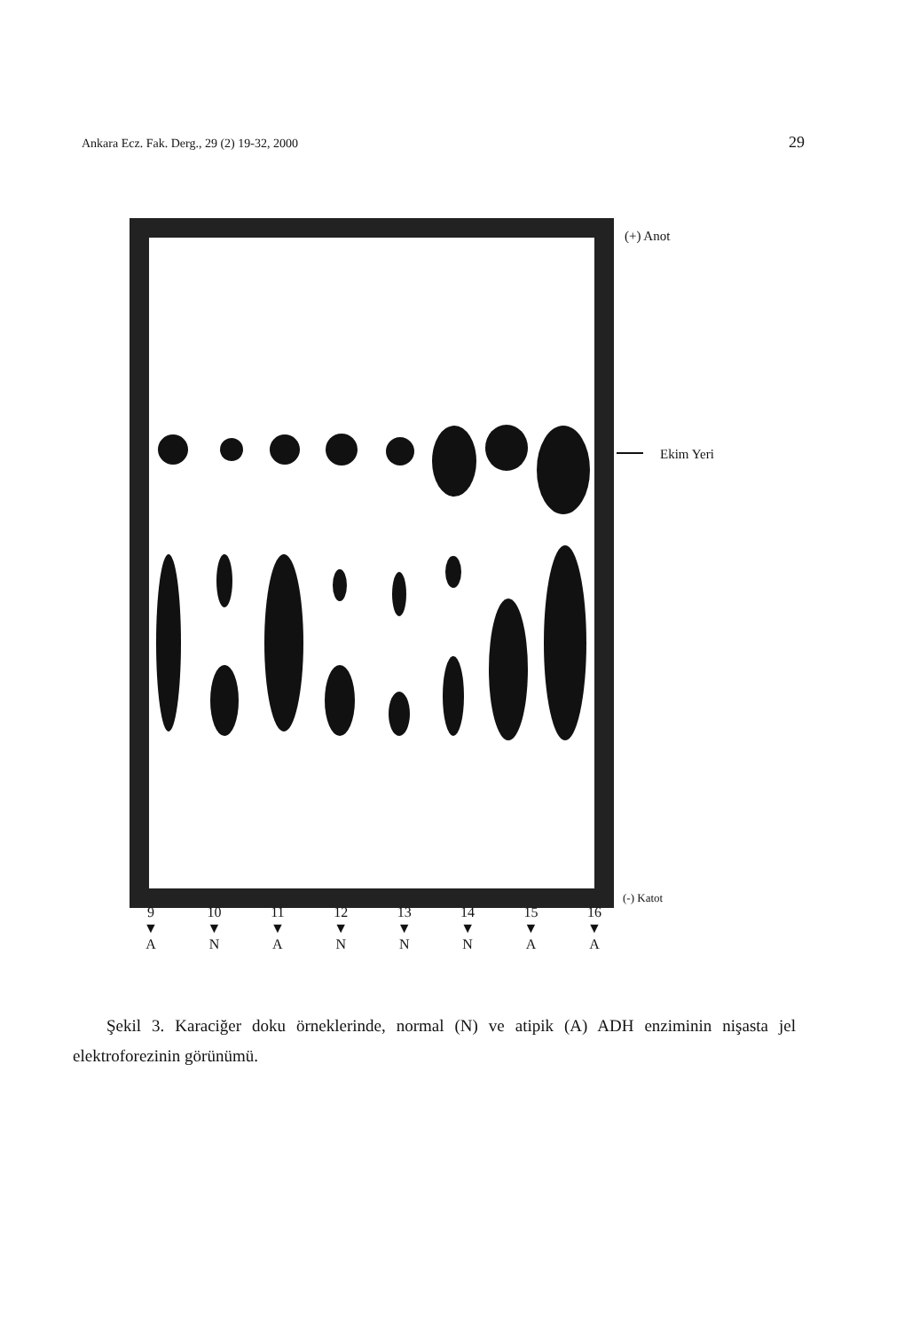Ankara Ecz. Fak. Derg., 29 (2) 19-32, 2000 29
(+) Anot
Ekim Yeri
(-) Katot
9
▼
A
10
▼
N
11
▼
A
12
▼
N
13
▼
N
14
▼
N
15
▼
A
16
▼
A
Şekil 3. Karaciğer doku örneklerinde, normal (N) ve atipik (A) ADH enziminin nişasta jel elektroforezinin görünümü.